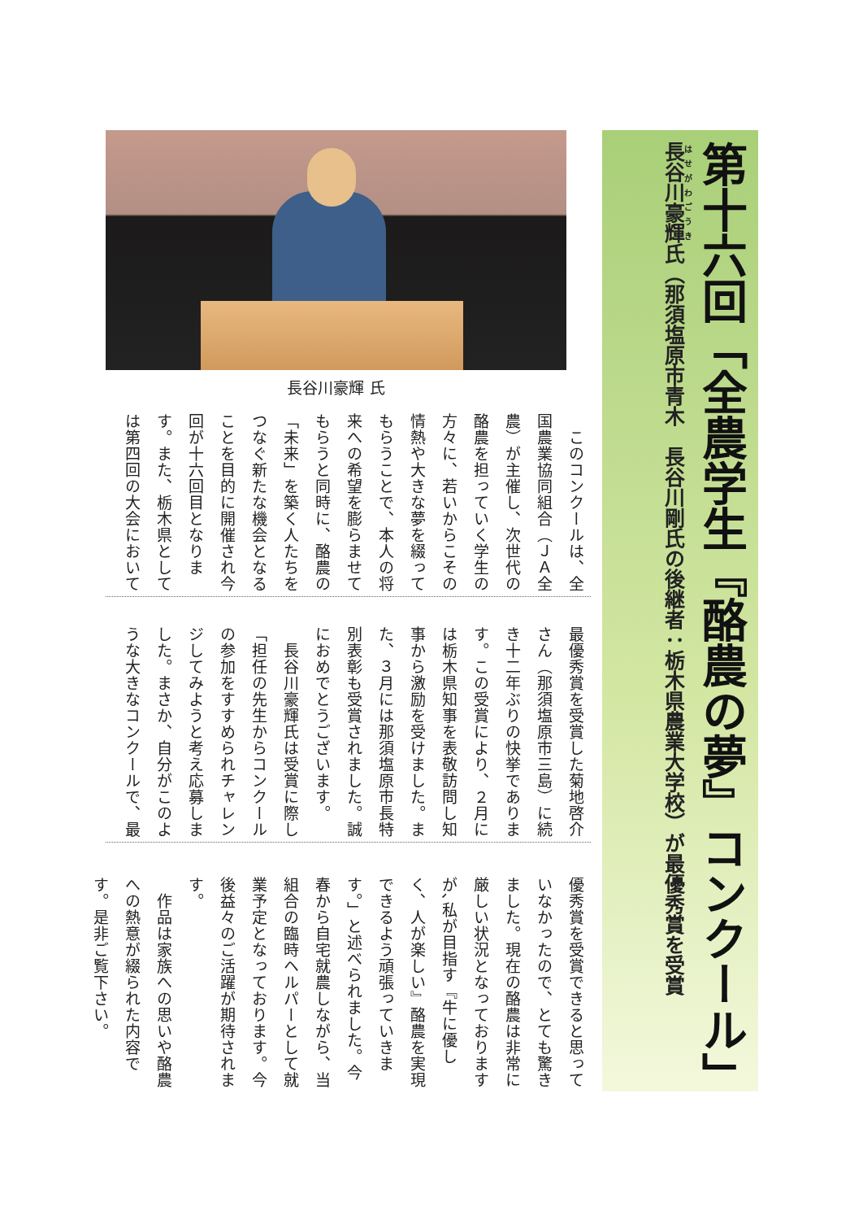第十六回「全農学生『酪農の夢』コンクール」
長谷川豪輝氏（那須塩原市青木　長谷川剛氏の後継者：栃木県農業大学校）が最優秀賞を受賞
長谷川豪輝 氏
　このコンクールは、全国農業協同組合（ＪＡ全農）が主催し、次世代の酪農を担っていく学生の方々に、若いからこその情熱や大きな夢を綴ってもらうことで、本人の将来への希望を膨らませてもらうと同時に、酪農の「未来」を築く人たちをつなぐ新たな機会となることを目的に開催され今回が十六回目となります。また、栃木県としては第四回の大会において
最優秀賞を受賞した菊地啓介さん（那須塩原市三島）に続き十二年ぶりの快挙であります。この受賞により、２月には栃木県知事を表敬訪問し知事から激励を受けました。また、３月には那須塩原市長特別表彰も受賞されました。誠におめでとうございます。
　長谷川豪輝氏は受賞に際し「担任の先生からコンクールの参加をすすめられチャレンジしてみようと考え応募しました。まさか、自分がこのような大きなコンクールで、最
優秀賞を受賞できると思っていなかったので、とても驚きました。現在の酪農は非常に厳しい状況となっておりますが､私が目指す『牛に優しく、人が楽しい』酪農を実現できるよう頑張っていきます。」と述べられました。今春から自宅就農しながら、当組合の臨時ヘルパーとして就業予定となっております。今後益々のご活躍が期待されます。
　作品は家族への思いや酪農への熱意が綴られた内容です。是非ご覧下さい。